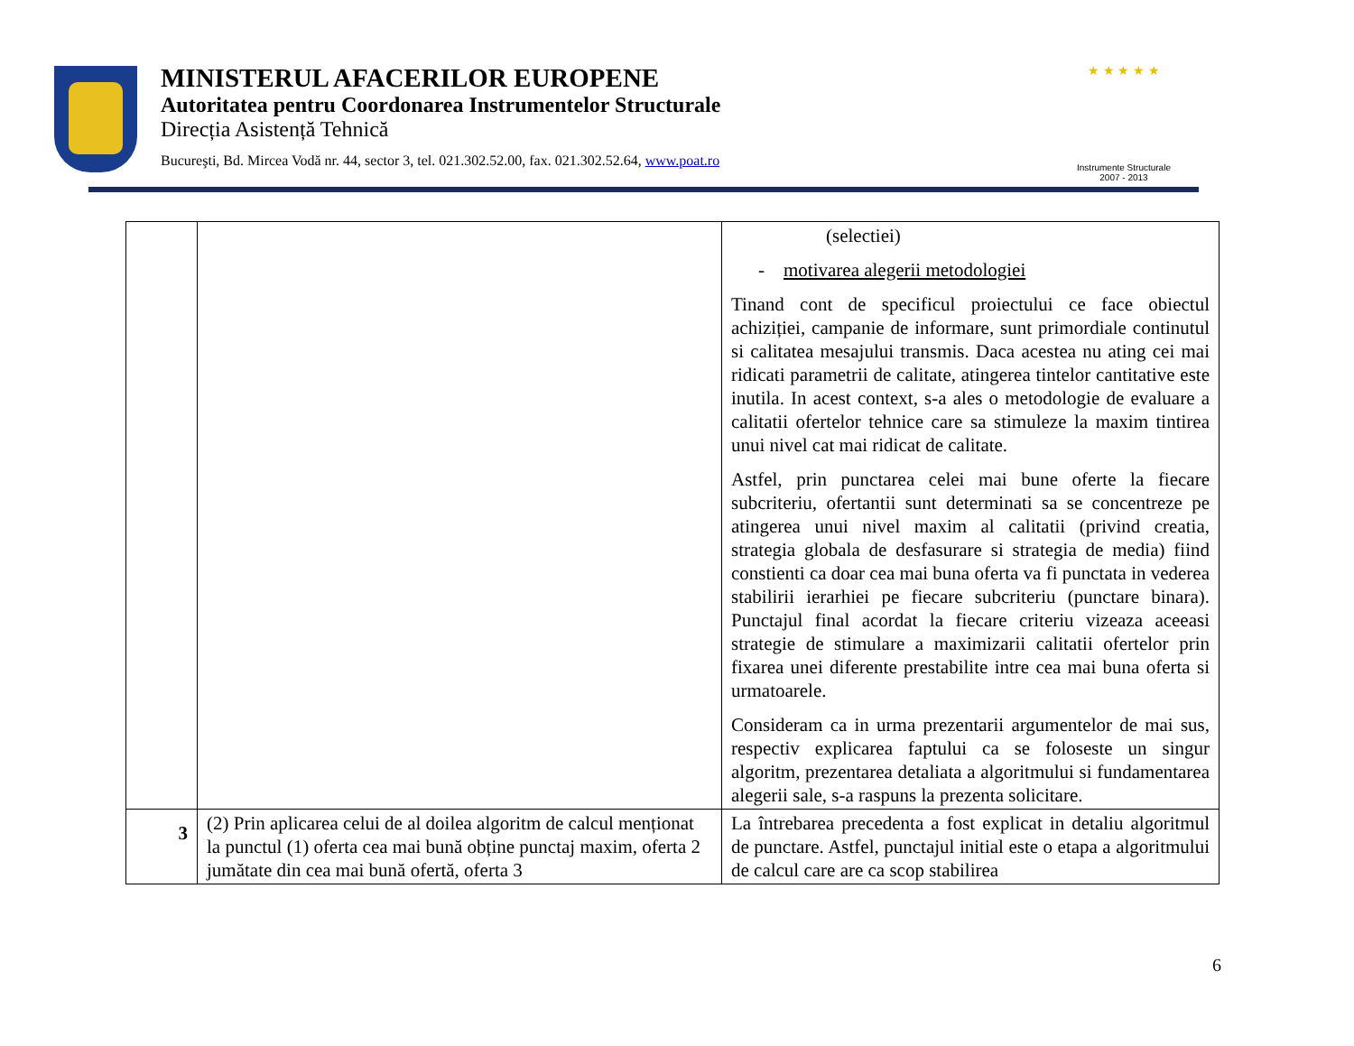MINISTERUL AFACERILOR EUROPENE
Autoritatea pentru Coordonarea Instrumentelor Structurale
Direcția Asistență Tehnică
Bucureşti, Bd. Mircea Vodă nr. 44, sector 3, tel. 021.302.52.00, fax. 021.302.52.64, www.poat.ro
★ ★ ★ ★ ★
Instrumente Structurale
2007 - 2013
| | | (selectiei) - motivarea alegerii metodologiei Tinand cont de specificul proiectului ce face obiectul achiziției, campanie de informare, sunt primordiale continutul si calitatea mesajului transmis. Daca acestea nu ating cei mai ridicati parametrii de calitate, atingerea tintelor cantitative este inutila. In acest context, s-a ales o metodologie de evaluare a calitatii ofertelor tehnice care sa stimuleze la maxim tintirea unui nivel cat mai ridicat de calitate. Astfel, prin punctarea celei mai bune oferte la fiecare subcriteriu, ofertantii sunt determinati sa se concentreze pe atingerea unui nivel maxim al calitatii (privind creatia, strategia globala de desfasurare si strategia de media) fiind constienti ca doar cea mai buna oferta va fi punctata in vederea stabilirii ierarhiei pe fiecare subcriteriu (punctare binara). Punctajul final acordat la fiecare criteriu vizeaza aceeasi strategie de stimulare a maximizarii calitatii ofertelor prin fixarea unei diferente prestabilite intre cea mai buna oferta si urmatoarele. Consideram ca in urma prezentarii argumentelor de mai sus, respectiv explicarea faptului ca se foloseste un singur algoritm, prezentarea detaliata a algoritmului si fundamentarea alegerii sale, s-a raspuns la prezenta solicitare. |
| 3 | (2) Prin aplicarea celui de al doilea algoritm de calcul menționat la punctul (1) oferta cea mai bună obține punctaj maxim, oferta 2 jumătate din cea mai bună ofertă, oferta 3 | La întrebarea precedenta a fost explicat in detaliu algoritmul de punctare. Astfel, punctajul initial este o etapa a algoritmului de calcul care are ca scop stabilirea |
6